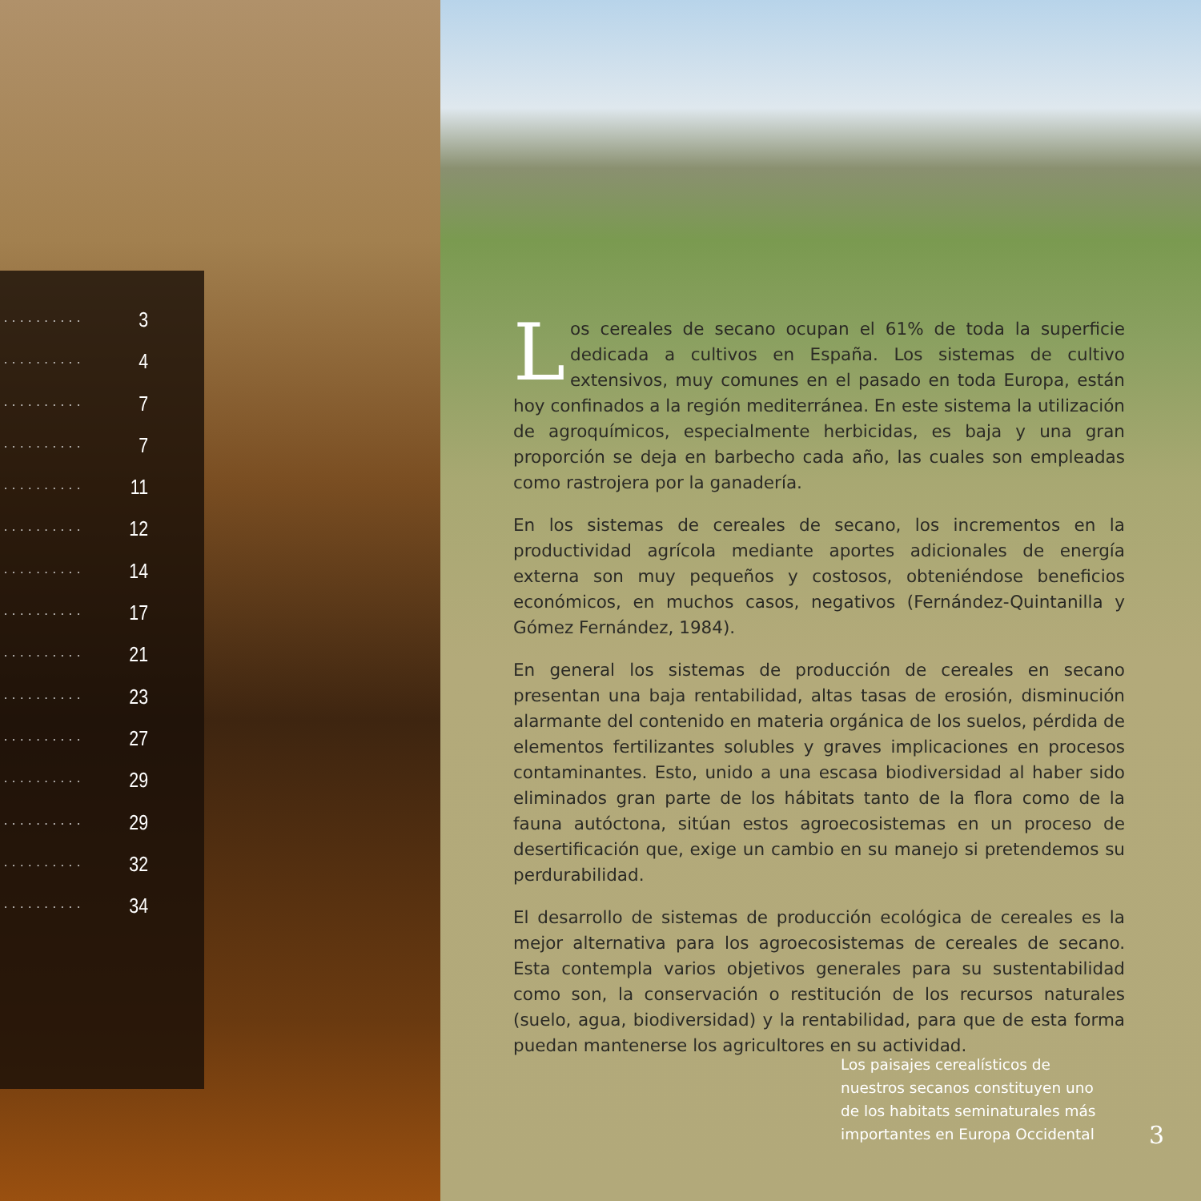.......... 3
.......... 4
.......... 7
.......... 7
.......... 11
.......... 12
.......... 14
.......... 17
.......... 21
.......... 23
.......... 27
.......... 29
.......... 29
.......... 32
.......... 34
Los cereales de secano ocupan el 61% de toda la superficie dedicada a cultivos en España. Los sistemas de cultivo extensivos, muy comunes en el pasado en toda Europa, están hoy confinados a la región mediterránea. En este sistema la utilización de agroquímicos, especialmente herbicidas, es baja y una gran proporción se deja en barbecho cada año, las cuales son empleadas como rastrojera por la ganadería.
En los sistemas de cereales de secano, los incrementos en la productividad agrícola mediante aportes adicionales de energía externa son muy pequeños y costosos, obteniéndose beneficios económicos, en muchos casos, negativos (Fernández-Quintanilla y Gómez Fernández, 1984).
En general los sistemas de producción de cereales en secano presentan una baja rentabilidad, altas tasas de erosión, disminución alarmante del contenido en materia orgánica de los suelos, pérdida de elementos fertilizantes solubles y graves implicaciones en procesos contaminantes. Esto, unido a una escasa biodiversidad al haber sido eliminados gran parte de los hábitats tanto de la flora como de la fauna autóctona, sitúan estos agroecosistemas en un proceso de desertificación que, exige un cambio en su manejo si pretendemos su perdurabilidad.
El desarrollo de sistemas de producción ecológica de cereales es la mejor alternativa para los agroecosistemas de cereales de secano. Esta contempla varios objetivos generales para su sustentabilidad como son, la conservación o restitución de los recursos naturales (suelo, agua, biodiversidad) y la rentabilidad, para que de esta forma puedan mantenerse los agricultores en su actividad.
Los paisajes cerealísticos de nuestros secanos constituyen uno de los habitats seminaturales más importantes en Europa Occidental
3